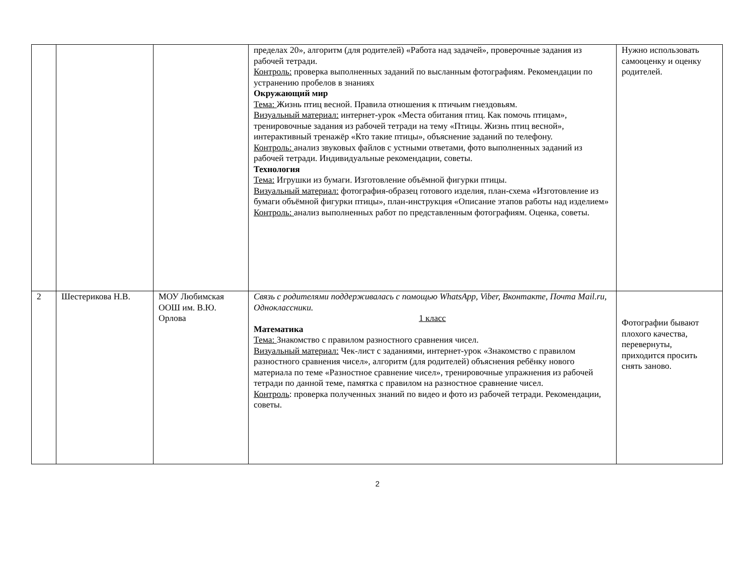| | | | пределах 20», алгоритм (для родителей) «Работа над задачей», проверочные задания из рабочей тетради. Контроль: проверка выполненных заданий по высланным фотографиям. Рекомендации по устранению пробелов в знаниях Окружающий мир Тема: Жизнь птиц весной. Правила отношения к птичьим гнездовьям. Визуальный материал: интернет-урок «Места обитания птиц. Как помочь птицам», тренировочные задания из рабочей тетради на тему «Птицы. Жизнь птиц весной», интерактивный тренажёр «Кто такие птицы», объяснение заданий по телефону. Контроль: анализ звуковых файлов с устными ответами, фото выполненных заданий из рабочей тетради. Индивидуальные рекомендации, советы. Технология Тема: Игрушки из бумаги. Изготовление объёмной фигурки птицы. Визуальный материал: фотография-образец готового изделия, план-схема «Изготовление из бумаги объёмной фигурки птицы», план-инструкция «Описание этапов работы над изделием» Контроль: анализ выполненных работ по представленным фотографиям. Оценка, советы. | Нужно использовать самооценку и оценку родителей. |
| 2 | Шестерикова Н.В. | МОУ Любимская ООШ им. В.Ю. Орлова | Связь с родителями поддерживалась с помощью WhatsApp, Viber, Вконтакте, Почта Mail.ru, Одноклассники. 1 класс Математика Тема: Знакомство с правилом разностного сравнения чисел. Визуальный материал: Чек-лист с заданиями, интернет-урок «Знакомство с правилом разностного сравнения чисел», алгоритм (для родителей) объяснения ребёнку нового материала по теме «Разностное сравнение чисел», тренировочные упражнения из рабочей тетради по данной теме, памятка с правилом на разностное сравнение чисел. Контроль : проверка полученных знаний по видео и фото из рабочей тетради. Рекомендации, советы. | Фотографии бывают плохого качества, перевернуты, приходится просить снять заново. |
2